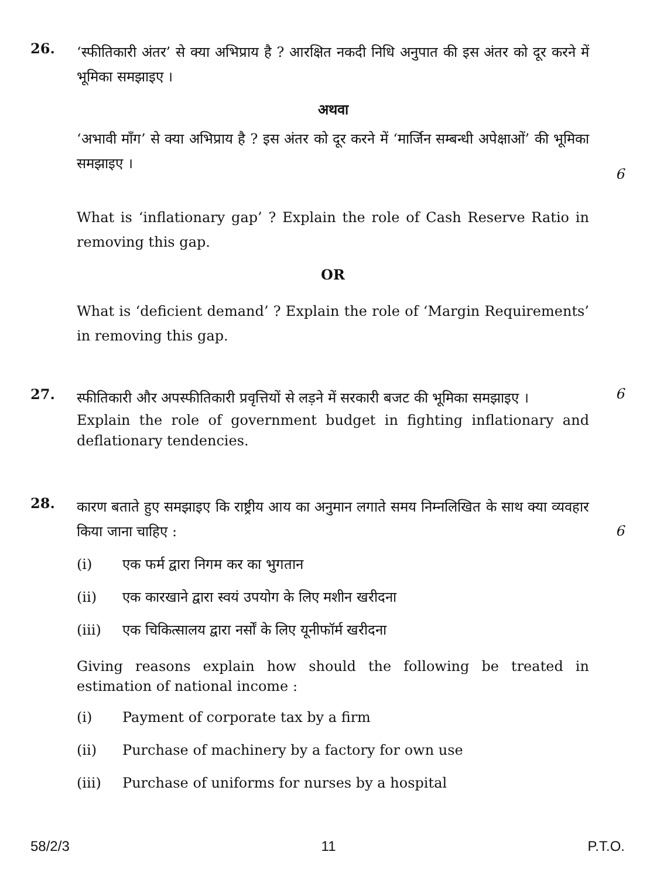26.
‘स्फीतिकारी अंतर’ से क्या अभिप्राय है ? आरक्षित नकदी निधि अनुपात की इस अंतर को दूर करने में भूमिका समझाइए ।
अथवा
‘अभावी माँग’ से क्या अभिप्राय है ? इस अंतर को दूर करने में ‘मार्जिन सम्बन्धी अपेक्षाओं’ की भूमिका समझाइए ।
What is ‘inflationary gap’ ? Explain the role of Cash Reserve Ratio in removing this gap.
OR
What is ‘deficient demand’ ? Explain the role of ‘Margin Requirements’ in removing this gap.
6
27.
स्फीतिकारी और अपस्फीतिकारी प्रवृत्तियों से लड़ने में सरकारी बजट की भूमिका समझाइए ।
Explain the role of government budget in fighting inflationary and deflationary tendencies.
6
28.
कारण बताते हुए समझाइए कि राष्ट्रीय आय का अनुमान लगाते समय निम्नलिखित के साथ क्या व्यवहार किया जाना चाहिए :
(i) एक फर्म द्वारा निगम कर का भुगतान
(ii) एक कारखाने द्वारा स्वयं उपयोग के लिए मशीन खरीदना
(iii) एक चिकित्सालय द्वारा नर्सों के लिए यूनीफॉर्म खरीदना
Giving reasons explain how should the following be treated in estimation of national income :
(i) Payment of corporate tax by a firm
(ii) Purchase of machinery by a factory for own use
(iii) Purchase of uniforms for nurses by a hospital
6
58/2/3 11 P.T.O.